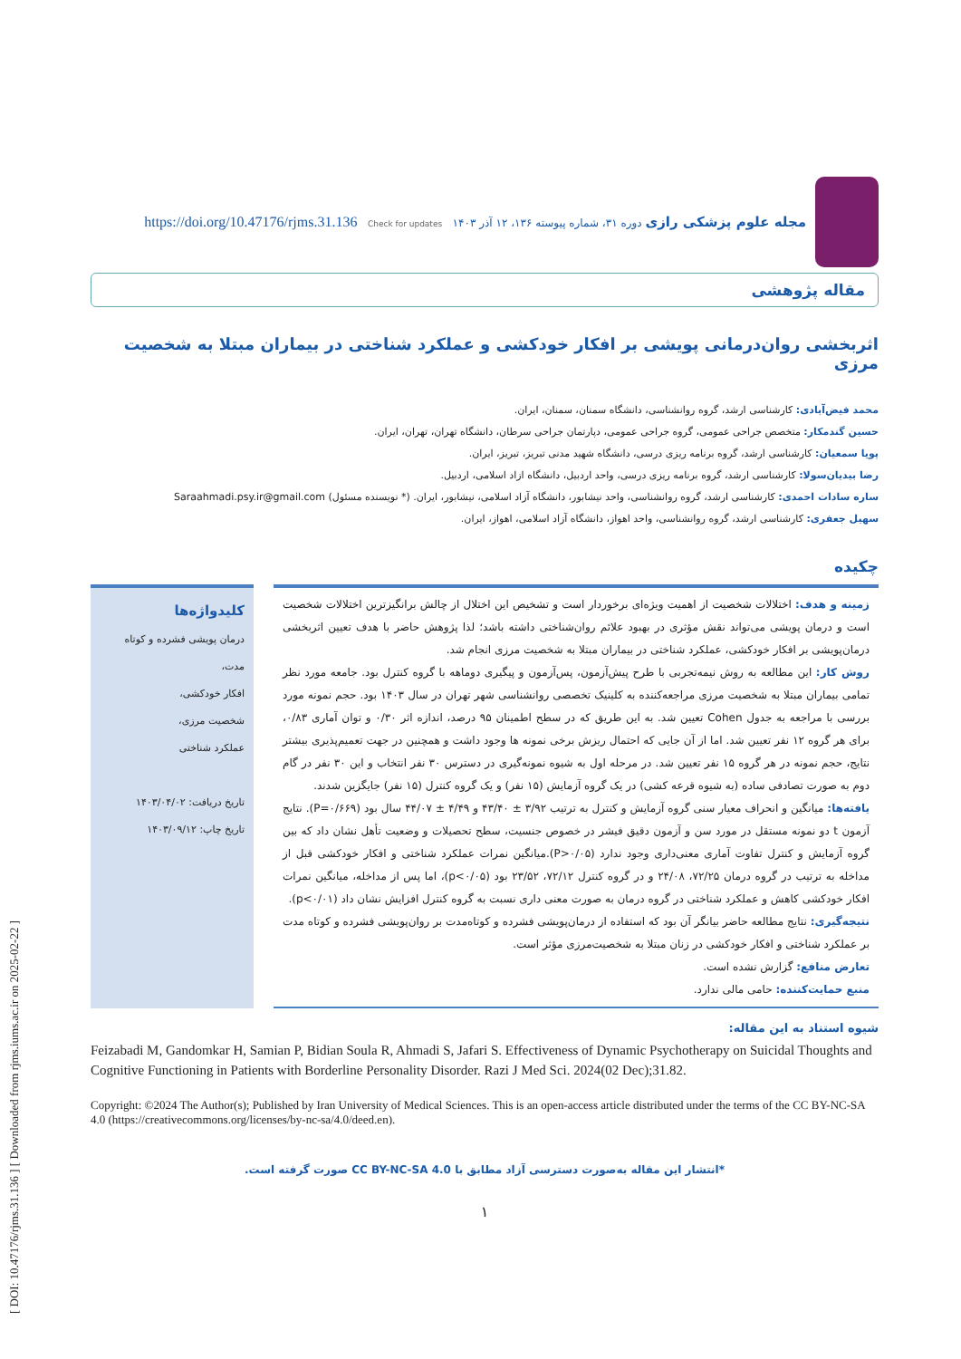[ DOI: 10.47176/rjms.31.136 ] [ Downloaded from rjms.iums.ac.ir on 2025-02-22 ]
مجله علوم پزشکی رازی دوره ۳۱، شماره پیوسته ۱۳۶، ۱۲ آذر ۱۴۰۳ https://doi.org/10.47176/rjms.31.136 Check for updates
مقاله پژوهشی
اثربخشی روان‌درمانی پویشی بر افکار خودکشی و عملکرد شناختی در بیماران مبتلا به شخصیت مرزی
محمد فیض‌آبادی: کارشناسی ارشد، گروه روانشناسی، دانشگاه سمنان، سمنان، ایران.
حسین گندمکار: متخصص جراحی عمومی، گروه جراحی عمومی، دپارتمان جراحی سرطان، دانشگاه تهران، تهران، ایران.
پویا سمعیان: کارشناسی ارشد، گروه برنامه ریزی درسی، دانشگاه شهید مدنی تبریز، تبریز، ایران.
رضا بیدیان‌سولا: کارشناسی ارشد، گروه برنامه ریزی درسی، واحد اردبیل، دانشگاه ازاد اسلامی، اردبیل.
ساره سادات احمدی: کارشناسی ارشد، گروه روانشناسی، واحد نیشابور، دانشگاه آزاد اسلامی، نیشابور، ایران. (* نویسنده مسئول) Saraahmadi.psy.ir@gmail.com
سهیل جعفری: کارشناسی ارشد، گروه روانشناسی، واحد اهواز، دانشگاه آزاد اسلامی، اهواز، ایران.
چکیده
زمینه و هدف: اختلالات شخصیت از اهمیت ویژه‌ای برخوردار است و تشخیص این اختلال از چالش برانگیزترین اختلالات شخصیت است و درمان پویشی می‌تواند نقش مؤثری در بهبود علائم روان‌شناختی داشته باشد؛ لذا پژوهش حاضر با هدف تعیین اثربخشی درمان‌پویشی بر افکار خودکشی، عملکرد شناختی در بیماران مبتلا به شخصیت مرزی انجام شد.
روش کار: این مطالعه به روش نیمه‌تجربی با طرح پیش‌آزمون، پس‌آزمون و پیگیری دوماهه با گروه کنترل بود. جامعه مورد نظر تمامی بیماران مبتلا به شخصیت مرزی مراجعه‌کننده به کلینیک تخصصی روانشناسی شهر تهران در سال ۱۴۰۳ بود. حجم نمونه مورد بررسی با مراجعه به جدول Cohen تعیین شد. به این طریق که در سطح اطمینان ۹۵ درصد، اندازه اثر ۰/۳۰ و توان آماری ۰/۸۳، برای هر گروه ۱۲ نفر تعیین شد. اما از آن جایی که احتمال ریزش برخی نمونه ها وجود داشت و همچنین در جهت تعمیم‌پذیری بیشتر نتایج، حجم نمونه در هر گروه ۱۵ نفر تعیین شد. در مرحله اول به شیوه نمونه‌گیری در دسترس ۳۰ نفر انتخاب و این ۳۰ نفر در گام دوم به صورت تصادفی ساده (به شیوه قرعه کشی) در یک گروه آزمایش (۱۵ نفر) و یک گروه کنترل (۱۵ نفر) جایگزین شدند.
یافته‌ها: میانگین و انحراف معیار سنی گروه آزمایش و کنترل به ترتیب ۳/۹۲ ± ۴۳/۴۰ و ۴/۴۹ ± ۴۴/۰۷ سال بود (P=۰/۶۶۹). نتایج آزمون t دو نمونه مستقل در مورد سن و آزمون دقیق فیشر در خصوص جنسیت، سطح تحصیلات و وضعیت تأهل نشان داد که بین گروه آزمایش و کنترل تفاوت آماری معنی‌داری وجود ندارد (P>۰/۰۵).میانگین نمرات عملکرد شناختی و افکار خودکشی قبل از مداخله به ترتیب در گروه درمان ۷۲/۲۵، ۲۴/۰۸ و در گروه کنترل ۷۲/۱۲، ۲۳/۵۲ بود (p<۰/۰۵)، اما پس از مداخله، میانگین نمرات افکار خودکشی کاهش و عملکرد شناختی در گروه درمان به صورت معنی داری نسبت به گروه کنترل افزایش نشان داد (p<۰/۰۱).
نتیجه‌گیری: نتایج مطالعه حاضر بیانگر آن بود که استفاده از درمان‌پویشی فشرده و کوتاه‌مدت بر روان‌پویشی فشرده و کوتاه مدت بر عملکرد شناختی و افکار خودکشی در زنان مبتلا به شخصیت‌مرزی مؤثر است.
تعارض منافع: گزارش نشده است.
منبع حمایت‌کننده: حامی مالی ندارد.
کلیدواژه‌ها
درمان پویشی فشرده و کوتاه مدت،
افکار خودکشی،
شخصیت مرزی،
عملکرد شناختی
تاریخ دریافت: ۱۴۰۳/۰۴/۰۲
تاریخ چاپ: ۱۴۰۳/۰۹/۱۲
شیوه استناد به این مقاله:
Feizabadi M, Gandomkar H, Samian P, Bidian Soula R, Ahmadi S, Jafari S. Effectiveness of Dynamic Psychotherapy on Suicidal Thoughts and Cognitive Functioning in Patients with Borderline Personality Disorder. Razi J Med Sci. 2024(02 Dec);31.82.
Copyright: ©2024 The Author(s); Published by Iran University of Medical Sciences. This is an open-access article distributed under the terms of the CC BY-NC-SA 4.0 (https://creativecommons.org/licenses/by-nc-sa/4.0/deed.en).
*انتشار این مقاله به‌صورت دسترسی آزاد مطابق با CC BY-NC-SA 4.0 صورت گرفته است.
۱